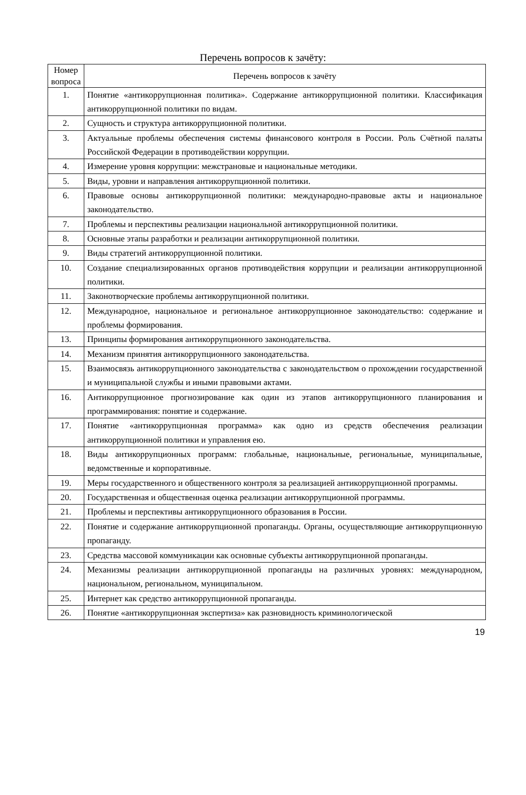Перечень вопросов к зачёту:
| Номер вопроса | Перечень вопросов к зачёту |
| --- | --- |
| 1. | Понятие «антикоррупционная политика». Содержание антикоррупционной политики. Классификация антикоррупционной политики по видам. |
| 2. | Сущность и структура антикоррупционной политики. |
| 3. | Актуальные проблемы обеспечения системы финансового контроля в России. Роль Счётной палаты Российской Федерации в противодействии коррупции. |
| 4. | Измерение уровня коррупции: межстрановые и национальные методики. |
| 5. | Виды, уровни и направления антикоррупционной политики. |
| 6. | Правовые основы антикоррупционной политики: международно-правовые акты и национальное законодательство. |
| 7. | Проблемы и перспективы реализации национальной антикоррупционной политики. |
| 8. | Основные этапы разработки и реализации антикоррупционной политики. |
| 9. | Виды стратегий антикоррупционной политики. |
| 10. | Создание специализированных органов противодействия коррупции и реализации антикоррупционной политики. |
| 11. | Законотворческие проблемы антикоррупционной политики. |
| 12. | Международное, национальное и региональное антикоррупционное законодательство: содержание и проблемы формирования. |
| 13. | Принципы формирования антикоррупционного законодательства. |
| 14. | Механизм принятия антикоррупционного законодательства. |
| 15. | Взаимосвязь антикоррупционного законодательства с законодательством о прохождении государственной и муниципальной службы и иными правовыми актами. |
| 16. | Антикоррупционное прогнозирование как один из этапов антикоррупционного планирования и программирования: понятие и содержание. |
| 17. | Понятие «антикоррупционная программа» как одно из средств обеспечения реализации антикоррупционной политики и управления ею. |
| 18. | Виды антикоррупционных программ: глобальные, национальные, региональные, муниципальные, ведомственные и корпоративные. |
| 19. | Меры государственного и общественного контроля за реализацией антикоррупционной программы. |
| 20. | Государственная и общественная оценка реализации антикоррупционной программы. |
| 21. | Проблемы и перспективы антикоррупционного образования в России. |
| 22. | Понятие и содержание антикоррупционной пропаганды. Органы, осуществляющие антикоррупционную пропаганду. |
| 23. | Средства массовой коммуникации как основные субъекты антикоррупционной пропаганды. |
| 24. | Механизмы реализации антикоррупционной пропаганды на различных уровнях: международном, национальном, региональном, муниципальном. |
| 25. | Интернет как средство антикоррупционной пропаганды. |
| 26. | Понятие «антикоррупционная экспертиза» как разновидность криминологической |
19